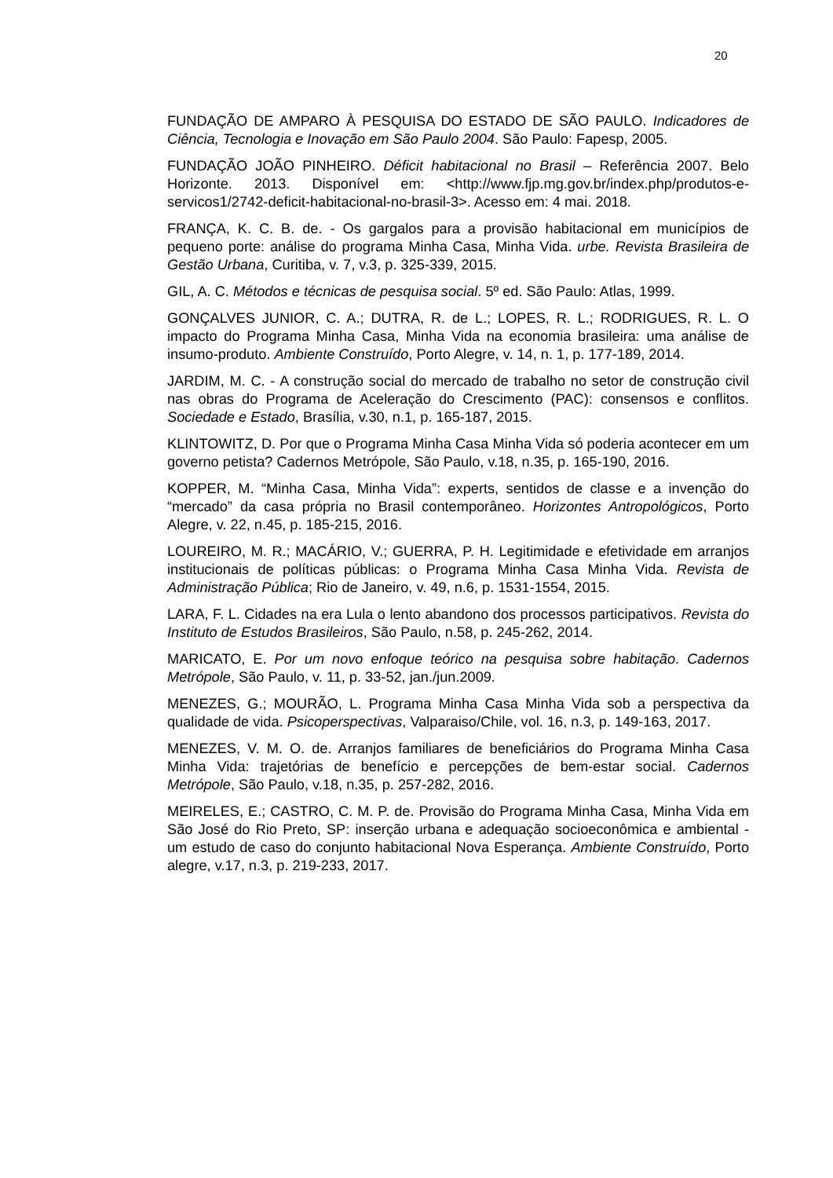20
FUNDAÇÃO DE AMPARO À PESQUISA DO ESTADO DE SÃO PAULO. Indicadores de Ciência, Tecnologia e Inovação em São Paulo 2004. São Paulo: Fapesp, 2005.
FUNDAÇÃO JOÃO PINHEIRO. Déficit habitacional no Brasil – Referência 2007. Belo Horizonte. 2013. Disponível em: <http://www.fjp.mg.gov.br/index.php/produtos-e-servicos1/2742-deficit-habitacional-no-brasil-3>. Acesso em: 4 mai. 2018.
FRANÇA, K. C. B. de. - Os gargalos para a provisão habitacional em municípios de pequeno porte: análise do programa Minha Casa, Minha Vida. urbe. Revista Brasileira de Gestão Urbana, Curitiba, v. 7, v.3, p. 325-339, 2015.
GIL, A. C. Métodos e técnicas de pesquisa social. 5º ed. São Paulo: Atlas, 1999.
GONÇALVES JUNIOR, C. A.; DUTRA, R. de L.; LOPES, R. L.; RODRIGUES, R. L. O impacto do Programa Minha Casa, Minha Vida na economia brasileira: uma análise de insumo-produto. Ambiente Construído, Porto Alegre, v. 14, n. 1, p. 177-189, 2014.
JARDIM, M. C. - A construção social do mercado de trabalho no setor de construção civil nas obras do Programa de Aceleração do Crescimento (PAC): consensos e conflitos. Sociedade e Estado, Brasília, v.30, n.1, p. 165-187, 2015.
KLINTOWITZ, D. Por que o Programa Minha Casa Minha Vida só poderia acontecer em um governo petista? Cadernos Metrópole, São Paulo, v.18, n.35, p. 165-190, 2016.
KOPPER, M. “Minha Casa, Minha Vida”: experts, sentidos de classe e a invenção do “mercado” da casa própria no Brasil contemporâneo. Horizontes Antropológicos, Porto Alegre, v. 22, n.45, p. 185-215, 2016.
LOUREIRO, M. R.; MACÁRIO, V.; GUERRA, P. H. Legitimidade e efetividade em arranjos institucionais de políticas públicas: o Programa Minha Casa Minha Vida. Revista de Administração Pública; Rio de Janeiro, v. 49, n.6, p. 1531-1554, 2015.
LARA, F. L. Cidades na era Lula o lento abandono dos processos participativos. Revista do Instituto de Estudos Brasileiros, São Paulo, n.58, p. 245-262, 2014.
MARICATO, E. Por um novo enfoque teórico na pesquisa sobre habitação. Cadernos Metrópole, São Paulo, v. 11, p. 33-52, jan./jun.2009.
MENEZES, G.; MOURÃO, L. Programa Minha Casa Minha Vida sob a perspectiva da qualidade de vida. Psicoperspectivas, Valparaiso/Chile, vol. 16, n.3, p. 149-163, 2017.
MENEZES, V. M. O. de. Arranjos familiares de beneficiários do Programa Minha Casa Minha Vida: trajetórias de benefício e percepções de bem-estar social. Cadernos Metrópole, São Paulo, v.18, n.35, p. 257-282, 2016.
MEIRELES, E.; CASTRO, C. M. P. de. Provisão do Programa Minha Casa, Minha Vida em São José do Rio Preto, SP: inserção urbana e adequação socioeconômica e ambiental - um estudo de caso do conjunto habitacional Nova Esperança. Ambiente Construído, Porto alegre, v.17, n.3, p. 219-233, 2017.